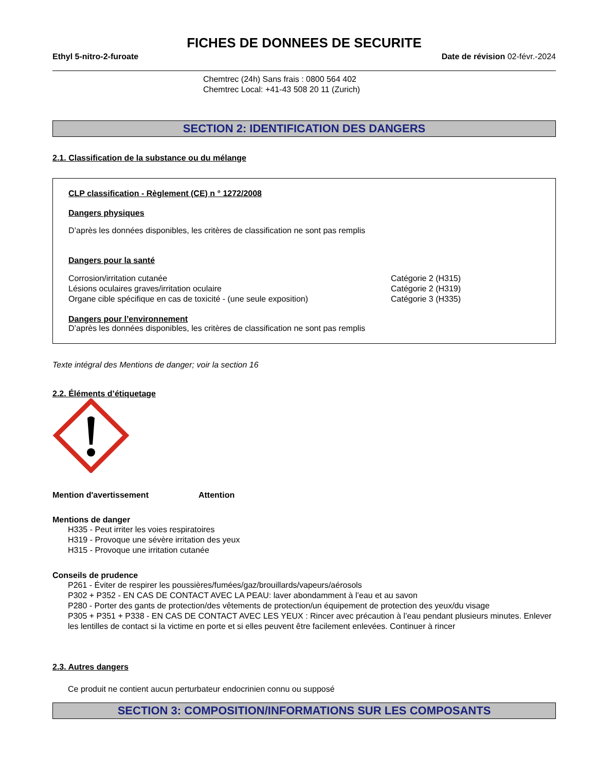FICHES DE DONNEES DE SECURITE
Ethyl 5-nitro-2-furoate Date de révision 02-févr.-2024
Chemtrec (24h) Sans frais : 0800 564 402
Chemtrec Local: +41-43 508 20 11 (Zurich)
SECTION 2: IDENTIFICATION DES DANGERS
2.1. Classification de la substance ou du mélange
CLP classification - Règlement (CE) n ° 1272/2008
Dangers physiques
D’après les données disponibles, les critères de classification ne sont pas remplis
Dangers pour la santé
| Corrosion/irritation cutanée | Catégorie 2 (H315) |
| Lésions oculaires graves/irritation oculaire | Catégorie 2 (H319) |
| Organe cible spécifique en cas de toxicité - (une seule exposition) | Catégorie 3 (H335) |
Dangers pour l’environnement
D’après les données disponibles, les critères de classification ne sont pas remplis
Texte intégral des Mentions de danger; voir la section 16
2.2. Éléments d’étiquetage
Mention d'avertissement Attention
Mentions de danger
H335 - Peut irriter les voies respiratoires
H319 - Provoque une sévère irritation des yeux
H315 - Provoque une irritation cutanée
Conseils de prudence
P261 - Éviter de respirer les poussières/fumées/gaz/brouillards/vapeurs/aérosols
P302 + P352 - EN CAS DE CONTACT AVEC LA PEAU: laver abondamment à l’eau et au savon
P280 - Porter des gants de protection/des vêtements de protection/un équipement de protection des yeux/du visage
P305 + P351 + P338 - EN CAS DE CONTACT AVEC LES YEUX : Rincer avec précaution à l’eau pendant plusieurs minutes. Enlever les lentilles de contact si la victime en porte et si elles peuvent être facilement enlevées. Continuer à rincer
2.3. Autres dangers
Ce produit ne contient aucun perturbateur endocrinien connu ou supposé
SECTION 3: COMPOSITION/INFORMATIONS SUR LES COMPOSANTS